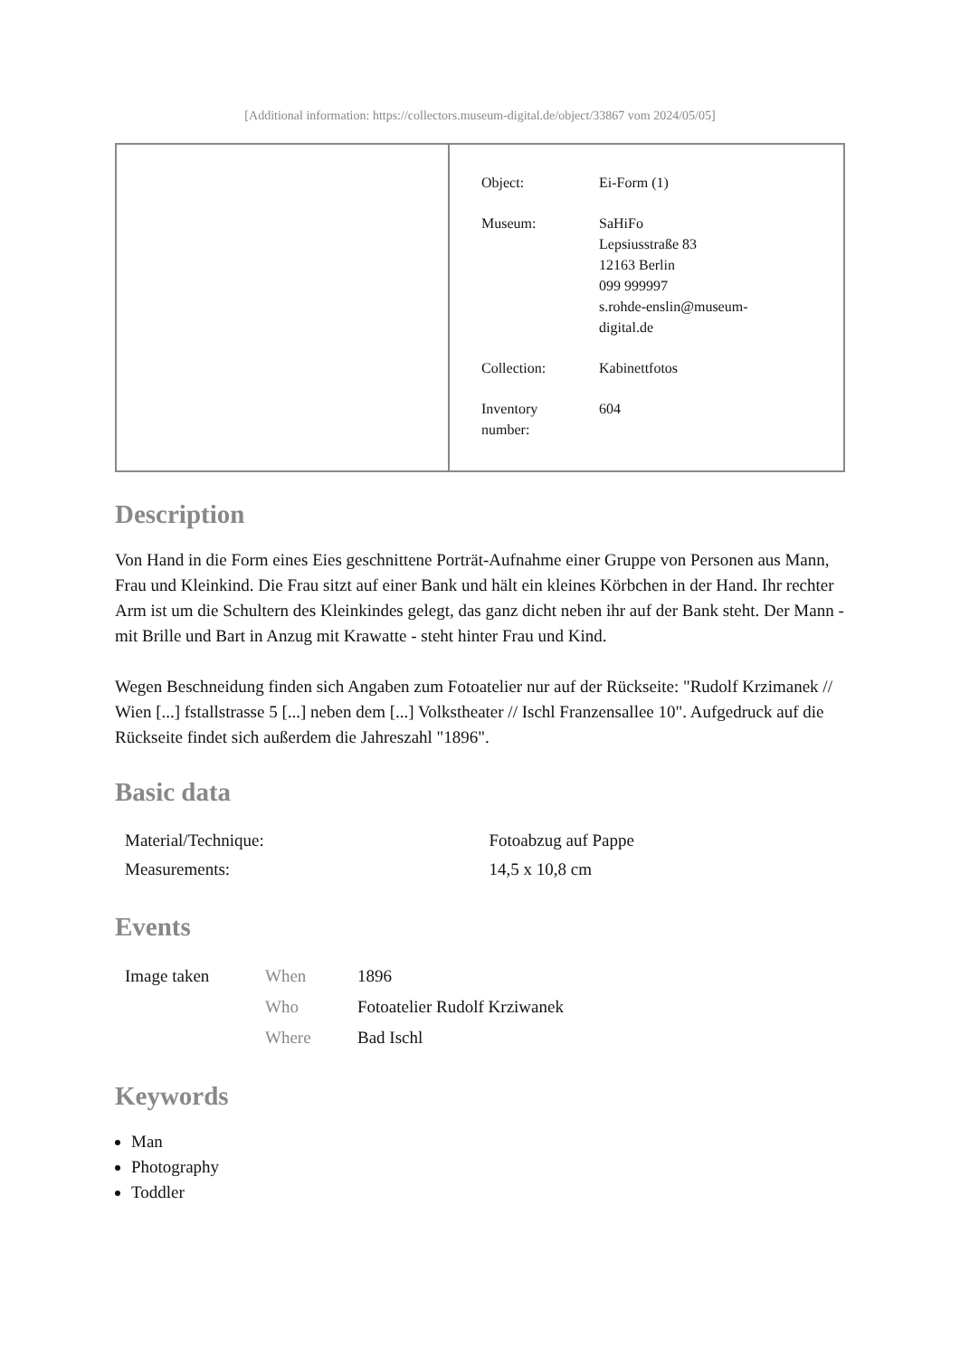[Additional information: https://collectors.museum-digital.de/object/33867 vom 2024/05/05]
| Object: | Ei-Form (1) |
| Museum: | SaHiFo Lepsiusstraße 83 12163 Berlin 099 999997 s.rohde-enslin@museum- digital.de |
| Collection: | Kabinettfotos |
| Inventory number: | 604 |
Description
Von Hand in die Form eines Eies geschnittene Porträt-Aufnahme einer Gruppe von Personen aus Mann, Frau und Kleinkind. Die Frau sitzt auf einer Bank und hält ein kleines Körbchen in der Hand. Ihr rechter Arm ist um die Schultern des Kleinkindes gelegt, das ganz dicht neben ihr auf der Bank steht. Der Mann - mit Brille und Bart in Anzug mit Krawatte - steht hinter Frau und Kind.
Wegen Beschneidung finden sich Angaben zum Fotoatelier nur auf der Rückseite: "Rudolf Krzimanek // Wien [...] fstallstrasse 5 [...] neben dem [...] Volkstheater // Ischl Franzensallee 10". Aufgedruck auf die Rückseite findet sich außerdem die Jahreszahl "1896".
Basic data
| Material/Technique: | Fotoabzug auf Pappe |
| Measurements: | 14,5 x 10,8 cm |
Events
| Image taken | When | 1896 |
| | Who | Fotoatelier Rudolf Krziwanek |
| | Where | Bad Ischl |
Keywords
Man
Photography
Toddler